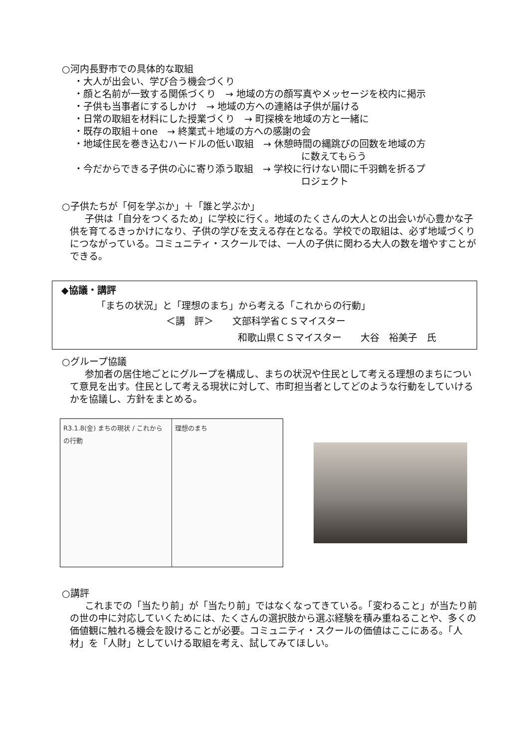○河内長野市での具体的な取組
・大人が出会い、学び合う機会づくり
・顔と名前が一致する関係づくり　→ 地域の方の顔写真やメッセージを校内に掲示
・子供も当事者にするしかけ　→ 地域の方への連絡は子供が届ける
・日常の取組を材料にした授業づくり　→ 町探検を地域の方と一緒に
・既存の取組＋one　→ 終業式＋地域の方への感謝の会
・地域住民を巻き込むハードルの低い取組　→ 休憩時間の縄跳びの回数を地域の方
に数えてもらう
・今だからできる子供の心に寄り添う取組　→ 学校に行けない間に千羽鶴を折るプ
ロジェクト
○子供たちが「何を学ぶか」＋「誰と学ぶか」
子供は「自分をつくるため」に学校に行く。地域のたくさんの大人との出会いが心豊かな子供を育てるきっかけになり、子供の学びを支える存在となる。学校での取組は、必ず地域づくりにつながっている。コミュニティ・スクールでは、一人の子供に関わる大人の数を増やすことができる。
◆協議・講評
「まちの状況」と「理想のまち」から考える「これからの行動」
＜講　評＞　　文部科学省ＣＳマイスター
和歌山県ＣＳマイスター　　大谷　裕美子　氏
○グループ協議
参加者の居住地ごとにグループを構成し、まちの状況や住民として考える理想のまちについて意見を出す。住民として考える現状に対して、市町担当者としてどのような行動をしていけるかを協議し、方針をまとめる。
R3.1.8(金) まちの現状 / これからの行動
理想のまち
○講評
これまでの「当たり前」が「当たり前」ではなくなってきている。「変わること」が当たり前の世の中に対応していくためには、たくさんの選択肢から選ぶ経験を積み重ねることや、多くの価値観に触れる機会を設けることが必要。コミュニティ・スクールの価値はここにある。「人材」を「人財」としていける取組を考え、試してみてほしい。